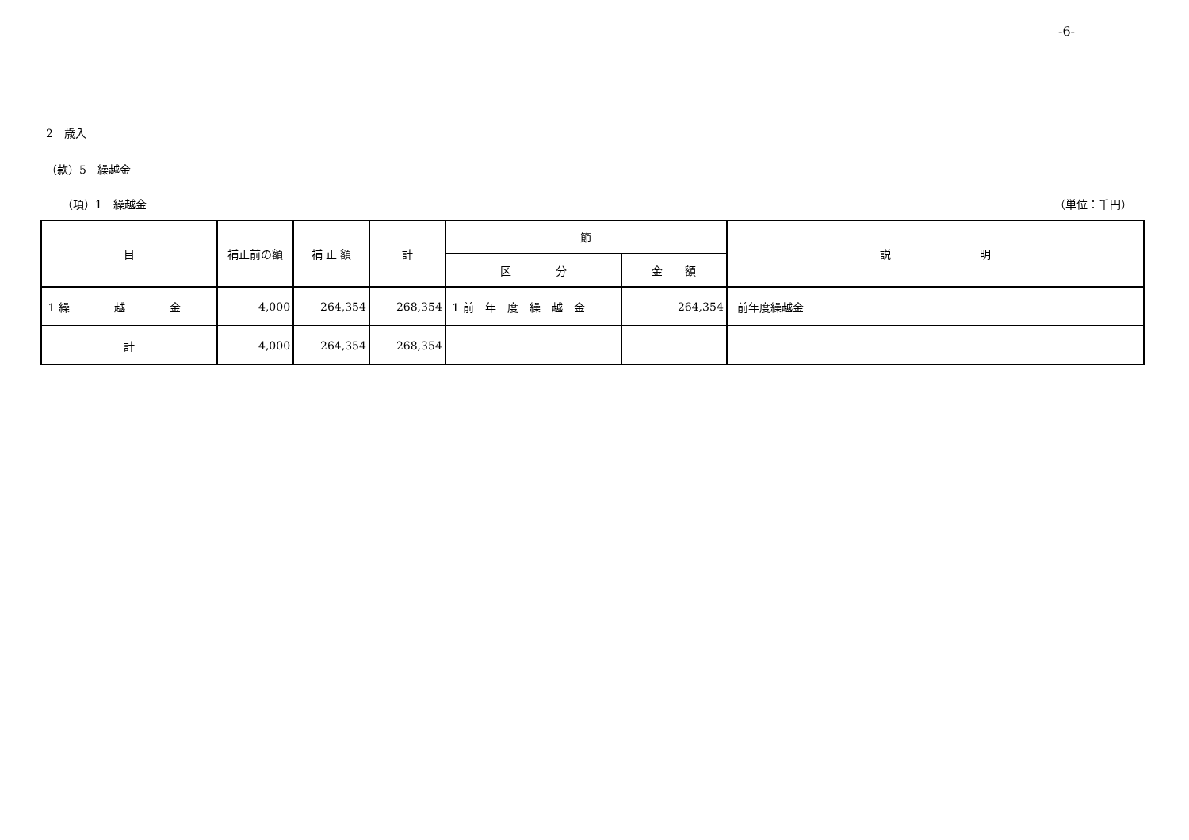-6-
2　歳入
（款）5　繰越金
（項）1　繰越金 （単位：千円）
| 目 | 補正前の額 | 補 正 額 | 計 | 節 | | 説 明 |
| --- | --- | --- | --- | --- | --- | --- |
| | | | | 区 分 | 金 額 | |
| 1 繰 越 金 | 4,000 | 264,354 | 268,354 | 1 前 年 度 繰 越 金 | 264,354 | 前年度繰越金 |
| 計 | 4,000 | 264,354 | 268,354 | | | |